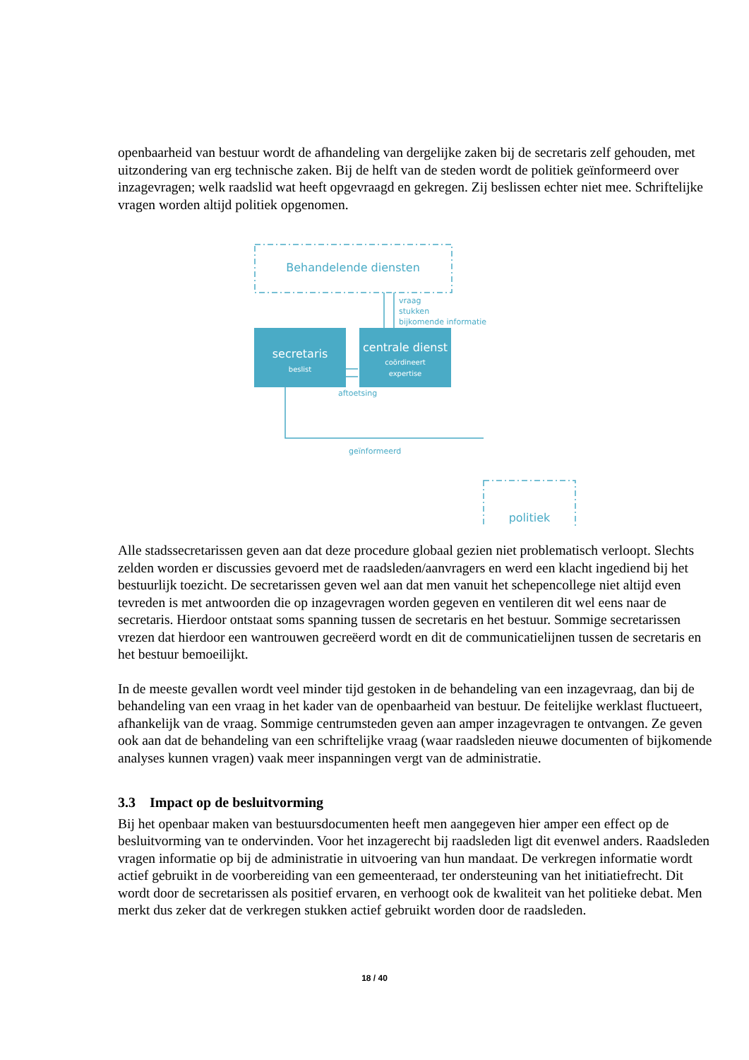openbaarheid van bestuur wordt de afhandeling van dergelijke zaken bij de secretaris zelf gehouden, met uitzondering van erg technische zaken. Bij de helft van de steden wordt de politiek geïnformeerd over inzagevragen; welk raadslid wat heeft opgevraagd en gekregen. Zij beslissen echter niet mee. Schriftelijke vragen worden altijd politiek opgenomen.
Behandelende diensten
vraag
stukken
bijkomende informatie
aftoetsing
geïnformeerd
politiek
secretaris
beslist
centrale dienst
coördineert
expertise
Alle stadssecretarissen geven aan dat deze procedure globaal gezien niet problematisch verloopt. Slechts zelden worden er discussies gevoerd met de raadsleden/aanvragers en werd een klacht ingediend bij het bestuurlijk toezicht. De secretarissen geven wel aan dat men vanuit het schepencollege niet altijd even tevreden is met antwoorden die op inzagevragen worden gegeven en ventileren dit wel eens naar de secretaris. Hierdoor ontstaat soms spanning tussen de secretaris en het bestuur. Sommige secretarissen vrezen dat hierdoor een wantrouwen gecreëerd wordt en dit de communicatielijnen tussen de secretaris en het bestuur bemoeilijkt.
In de meeste gevallen wordt veel minder tijd gestoken in de behandeling van een inzagevraag, dan bij de behandeling van een vraag in het kader van de openbaarheid van bestuur. De feitelijke werklast fluctueert, afhankelijk van de vraag. Sommige centrumsteden geven aan amper inzagevragen te ontvangen. Ze geven ook aan dat de behandeling van een schriftelijke vraag (waar raadsleden nieuwe documenten of bijkomende analyses kunnen vragen) vaak meer inspanningen vergt van de administratie.
3.3 Impact op de besluitvorming
Bij het openbaar maken van bestuursdocumenten heeft men aangegeven hier amper een effect op de besluitvorming van te ondervinden. Voor het inzagerecht bij raadsleden ligt dit evenwel anders. Raadsleden vragen informatie op bij de administratie in uitvoering van hun mandaat. De verkregen informatie wordt actief gebruikt in de voorbereiding van een gemeenteraad, ter ondersteuning van het initiatiefrecht. Dit wordt door de secretarissen als positief ervaren, en verhoogt ook de kwaliteit van het politieke debat. Men merkt dus zeker dat de verkregen stukken actief gebruikt worden door de raadsleden.
18 / 40